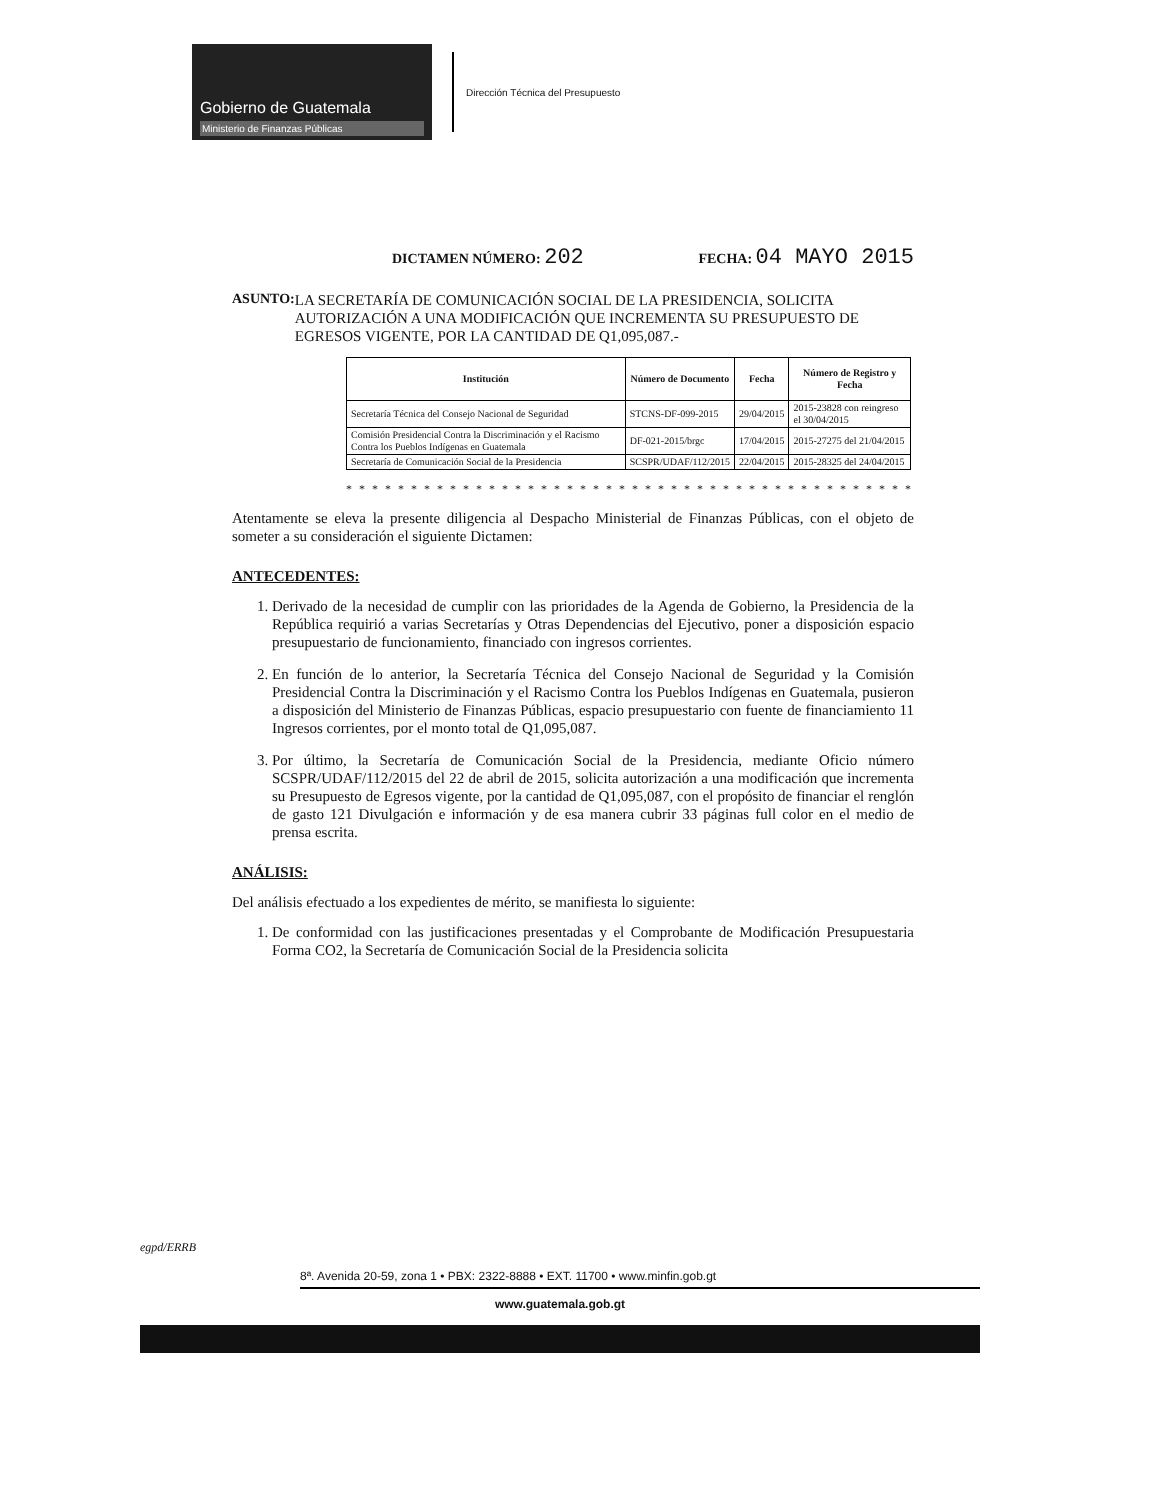Gobierno de Guatemala
Ministerio de Finanzas Públicas
Dirección Técnica del Presupuesto
DICTAMEN NÚMERO: 202 FECHA: 04 MAYO 2015
ASUNTO: LA SECRETARÍA DE COMUNICACIÓN SOCIAL DE LA PRESIDENCIA, SOLICITA AUTORIZACIÓN A UNA MODIFICACIÓN QUE INCREMENTA SU PRESUPUESTO DE EGRESOS VIGENTE, POR LA CANTIDAD DE Q1,095,087.-
| Institución | Número de Documento | Fecha | Número de Registro y Fecha |
| --- | --- | --- | --- |
| Secretaría Técnica del Consejo Nacional de Seguridad | STCNS-DF-099-2015 | 29/04/2015 | 2015-23828 con reingreso el 30/04/2015 |
| Comisión Presidencial Contra la Discriminación y el Racismo Contra los Pueblos Indígenas en Guatemala | DF-021-2015/brgc | 17/04/2015 | 2015-27275 del 21/04/2015 |
| Secretaría de Comunicación Social de la Presidencia | SCSPR/UDAF/112/2015 | 22/04/2015 | 2015-28325 del 24/04/2015 |
* * * * * * * * * * * * * * * * * * * * * * * * * * * * * * * * * * * * * * * * * * * *
Atentamente se eleva la presente diligencia al Despacho Ministerial de Finanzas Públicas, con el objeto de someter a su consideración el siguiente Dictamen:
ANTECEDENTES:
1. Derivado de la necesidad de cumplir con las prioridades de la Agenda de Gobierno, la Presidencia de la República requirió a varias Secretarías y Otras Dependencias del Ejecutivo, poner a disposición espacio presupuestario de funcionamiento, financiado con ingresos corrientes.
2. En función de lo anterior, la Secretaría Técnica del Consejo Nacional de Seguridad y la Comisión Presidencial Contra la Discriminación y el Racismo Contra los Pueblos Indígenas en Guatemala, pusieron a disposición del Ministerio de Finanzas Públicas, espacio presupuestario con fuente de financiamiento 11 Ingresos corrientes, por el monto total de Q1,095,087.
3. Por último, la Secretaría de Comunicación Social de la Presidencia, mediante Oficio número SCSPR/UDAF/112/2015 del 22 de abril de 2015, solicita autorización a una modificación que incrementa su Presupuesto de Egresos vigente, por la cantidad de Q1,095,087, con el propósito de financiar el renglón de gasto 121 Divulgación e información y de esa manera cubrir 33 páginas full color en el medio de prensa escrita.
ANÁLISIS:
Del análisis efectuado a los expedientes de mérito, se manifiesta lo siguiente:
1. De conformidad con las justificaciones presentadas y el Comprobante de Modificación Presupuestaria Forma CO2, la Secretaría de Comunicación Social de la Presidencia solicita
egpd/ERRB
8ª. Avenida 20-59, zona 1 • PBX: 2322-8888 • EXT. 11700 • www.minfin.gob.gt
www.guatemala.gob.gt